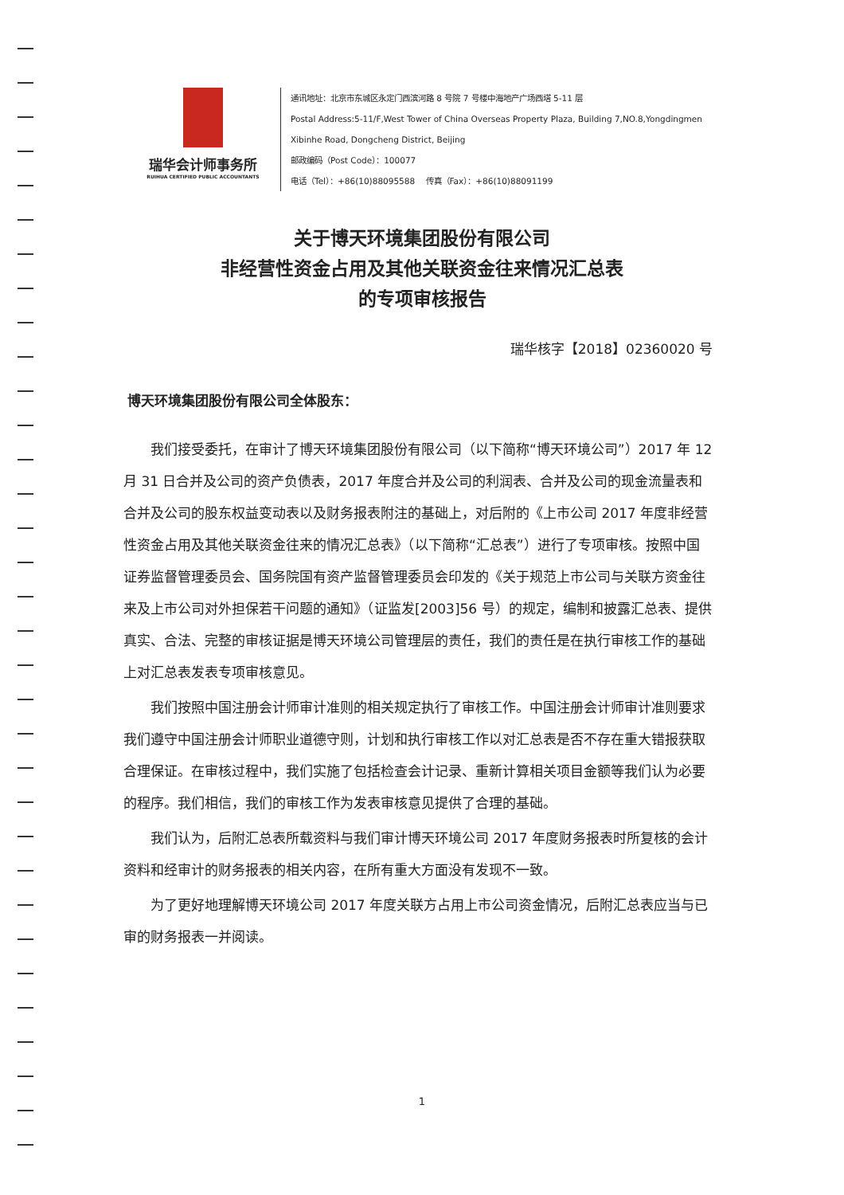瑞华会计师事务所
RUIHUA CERTIFIED PUBLIC ACCOUNTANTS
通讯地址：北京市东城区永定门西滨河路 8 号院 7 号楼中海地产广场西塔 5-11 层
Postal Address:5-11/F,West Tower of China Overseas Property Plaza, Building 7,NO.8,Yongdingmen
Xibinhe Road, Dongcheng District, Beijing
邮政编码（Post Code）：100077
电话（Tel）：+86(10)88095588 传真（Fax）：+86(10)88091199
关于博天环境集团股份有限公司
非经营性资金占用及其他关联资金往来情况汇总表
的专项审核报告
瑞华核字【2018】02360020 号
博天环境集团股份有限公司全体股东：
我们接受委托，在审计了博天环境集团股份有限公司（以下简称“博天环境公司”）2017 年 12 月 31 日合并及公司的资产负债表，2017 年度合并及公司的利润表、合并及公司的现金流量表和合并及公司的股东权益变动表以及财务报表附注的基础上，对后附的《上市公司 2017 年度非经营性资金占用及其他关联资金往来的情况汇总表》（以下简称“汇总表”）进行了专项审核。按照中国证券监督管理委员会、国务院国有资产监督管理委员会印发的《关于规范上市公司与关联方资金往来及上市公司对外担保若干问题的通知》（证监发[2003]56 号）的规定，编制和披露汇总表、提供真实、合法、完整的审核证据是博天环境公司管理层的责任，我们的责任是在执行审核工作的基础上对汇总表发表专项审核意见。
我们按照中国注册会计师审计准则的相关规定执行了审核工作。中国注册会计师审计准则要求我们遵守中国注册会计师职业道德守则，计划和执行审核工作以对汇总表是否不存在重大错报获取合理保证。在审核过程中，我们实施了包括检查会计记录、重新计算相关项目金额等我们认为必要的程序。我们相信，我们的审核工作为发表审核意见提供了合理的基础。
我们认为，后附汇总表所载资料与我们审计博天环境公司 2017 年度财务报表时所复核的会计资料和经审计的财务报表的相关内容，在所有重大方面没有发现不一致。
为了更好地理解博天环境公司 2017 年度关联方占用上市公司资金情况，后附汇总表应当与已审的财务报表一并阅读。
1